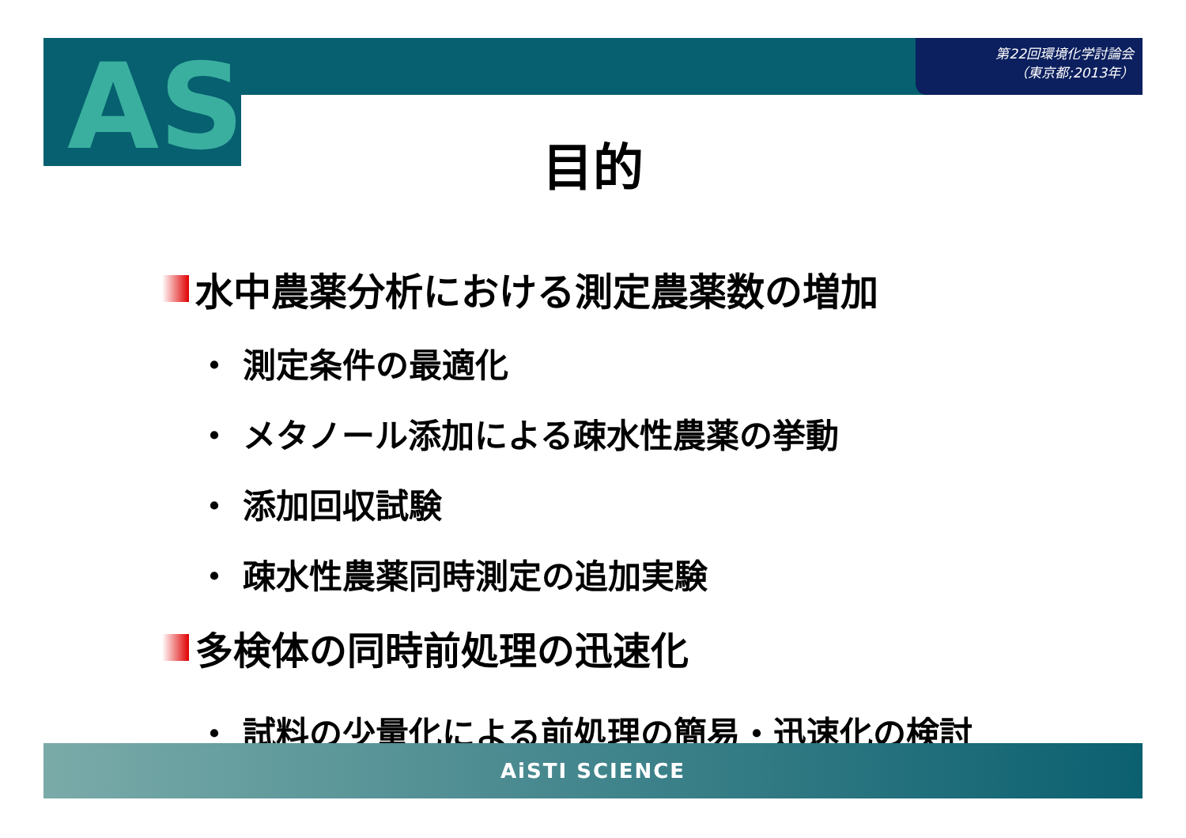AS
第22回環境化学討論会
（東京都;2013年）
目的
水中農薬分析における測定農薬数の増加
・ 測定条件の最適化
・ メタノール添加による疎水性農薬の挙動
・ 添加回収試験
・ 疎水性農薬同時測定の追加実験
多検体の同時前処理の迅速化
・ 試料の少量化による前処理の簡易・迅速化の検討
AiSTI SCIENCE